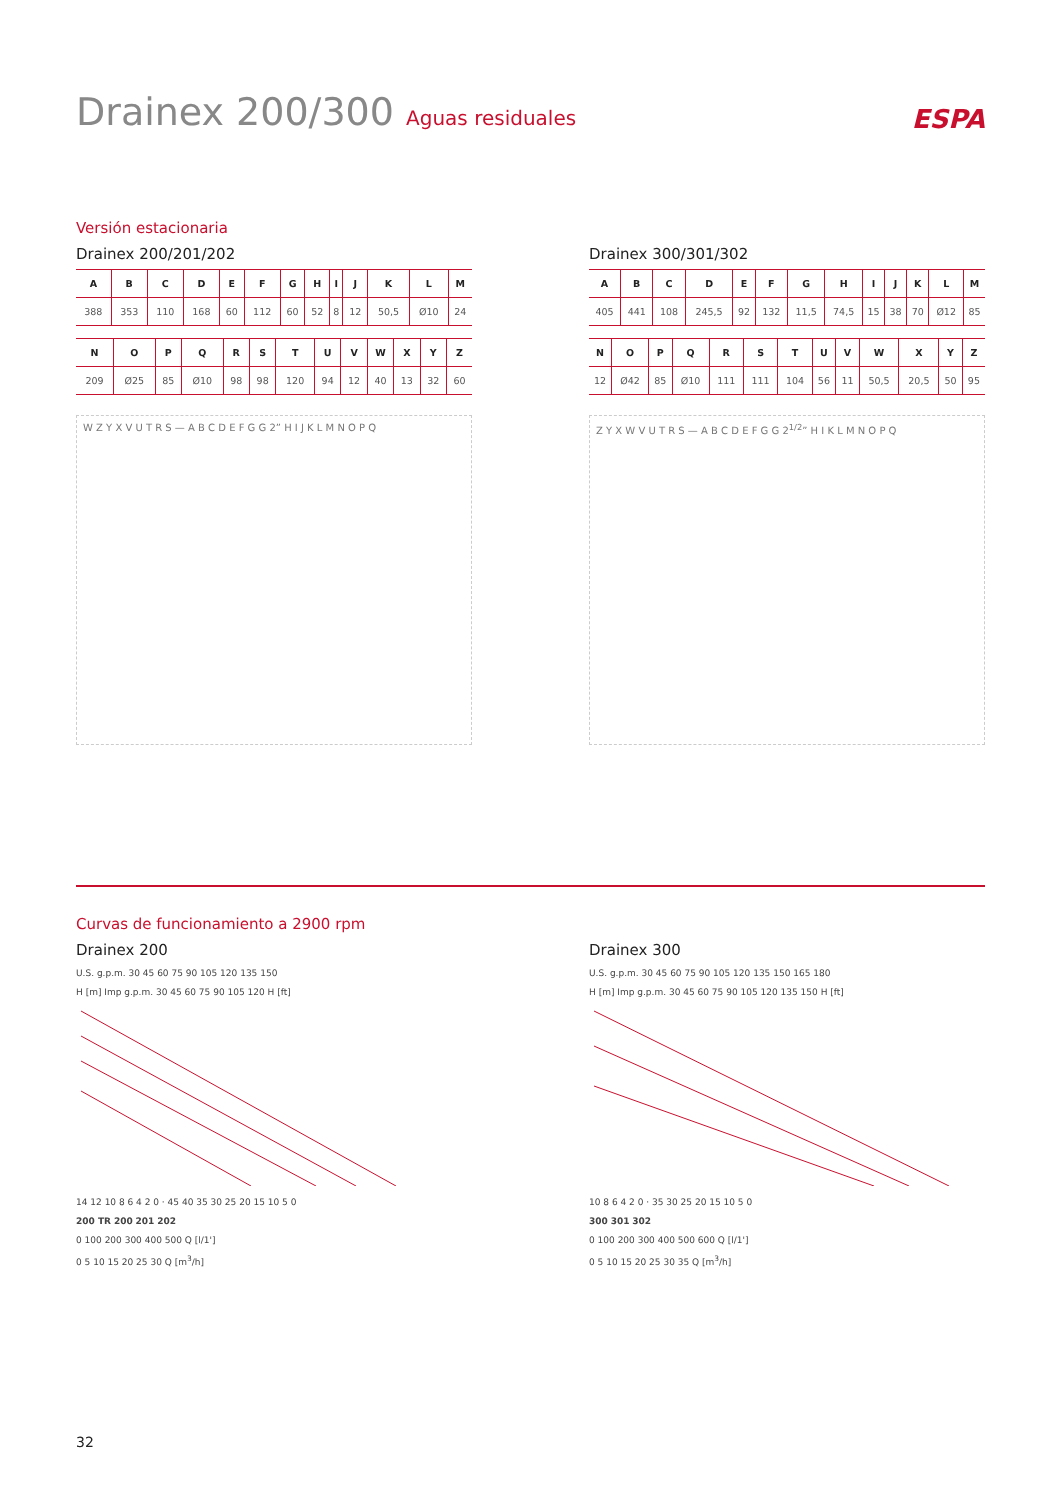Drainex 200/300 Aguas residuales
ESPA
Versión estacionaria
Drainex 200/201/202
| A | B | C | D | E | F | G | H | I | J | K | L | M |
| --- | --- | --- | --- | --- | --- | --- | --- | --- | --- | --- | --- | --- |
| 388 | 353 | 110 | 168 | 60 | 112 | 60 | 52 | 8 | 12 | 50,5 | Ø10 | 24 |
| N | O | P | Q | R | S | T | U | V | W | X | Y | Z |
| --- | --- | --- | --- | --- | --- | --- | --- | --- | --- | --- | --- | --- |
| 209 | Ø25 | 85 | Ø10 | 98 | 98 | 120 | 94 | 12 | 40 | 13 | 32 | 60 |
W Z Y X V U T R S — A B C D E F G G 2” H I J K L M N O P Q
Drainex 300/301/302
| A | B | C | D | E | F | G | H | I | J | K | L | M |
| --- | --- | --- | --- | --- | --- | --- | --- | --- | --- | --- | --- | --- |
| 405 | 441 | 108 | 245,5 | 92 | 132 | 11,5 | 74,5 | 15 | 38 | 70 | Ø12 | 85 |
| N | O | P | Q | R | S | T | U | V | W | X | Y | Z |
| --- | --- | --- | --- | --- | --- | --- | --- | --- | --- | --- | --- | --- |
| 12 | Ø42 | 85 | Ø10 | 111 | 111 | 104 | 56 | 11 | 50,5 | 20,5 | 50 | 95 |
Z Y X W V U T R S — A B C D E F G G 2<sup>1/2</sup>” H I K L M N O P Q
Curvas de funcionamiento a 2900 rpm
Drainex 200
U.S. g.p.m. 30 45 60 75 90 105 120 135 150
H [m] Imp g.p.m. 30 45 60 75 90 105 120 H [ft]
14 12 10 8 6 4 2 0 · 45 40 35 30 25 20 15 10 5 0
200 TR 200 201 202
0 100 200 300 400 500 Q [l/1']
0 5 10 15 20 25 30 Q [m<sup>3</sup>/h]
Drainex 300
U.S. g.p.m. 30 45 60 75 90 105 120 135 150 165 180
H [m] Imp g.p.m. 30 45 60 75 90 105 120 135 150 H [ft]
10 8 6 4 2 0 · 35 30 25 20 15 10 5 0
300 301 302
0 100 200 300 400 500 600 Q [l/1']
0 5 10 15 20 25 30 35 Q [m<sup>3</sup>/h]
32